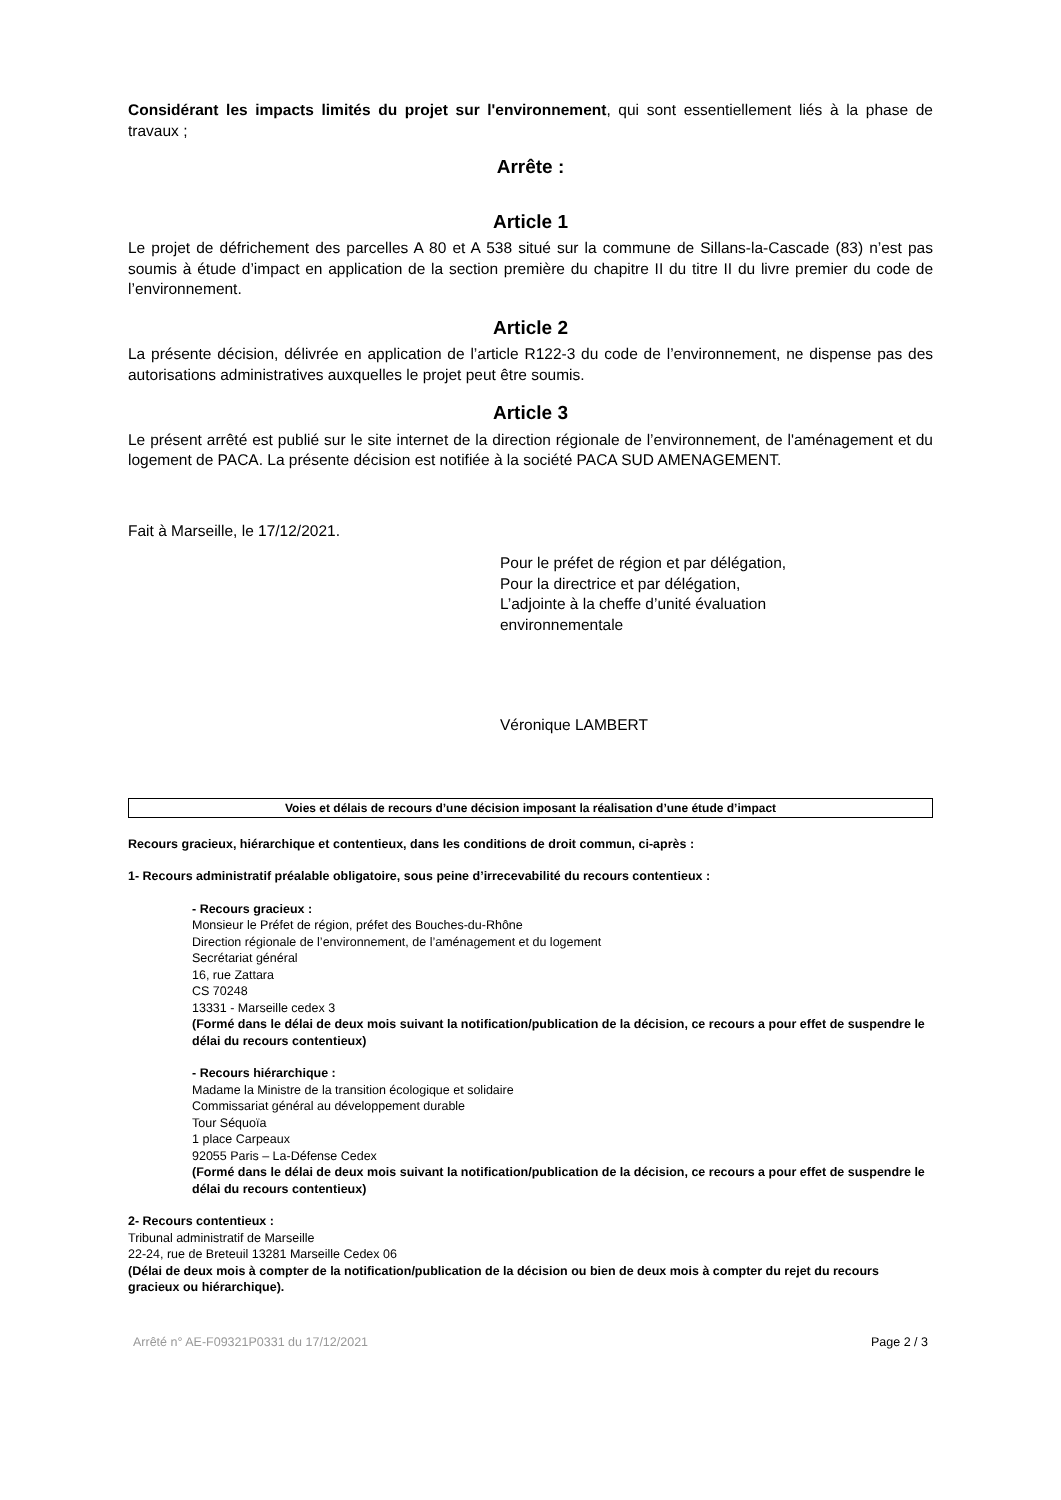Considérant les impacts limités du projet sur l'environnement, qui sont essentiellement liés à la phase de travaux ;
Arrête :
Article 1
Le projet de défrichement des parcelles A 80 et A 538 situé sur la commune de Sillans-la-Cascade (83) n’est pas soumis à étude d’impact en application de la section première du chapitre II du titre II du livre premier du code de l’environnement.
Article 2
La présente décision, délivrée en application de l’article R122-3 du code de l’environnement, ne dispense pas des autorisations administratives auxquelles le projet peut être soumis.
Article 3
Le présent arrêté est publié sur le site internet de la direction régionale de l’environnement, de l'aménagement et du logement de PACA. La présente décision est notifiée à la société PACA SUD AMENAGEMENT.
Fait à Marseille, le 17/12/2021.
Pour le préfet de région et par délégation,
Pour la directrice et par délégation,
L’adjointe à la cheffe d’unité évaluation
environnementale
Véronique LAMBERT
Voies et délais de recours d’une décision imposant la réalisation d’une étude d’impact
Recours gracieux, hiérarchique et contentieux, dans les conditions de droit commun, ci-après :
1- Recours administratif préalable obligatoire, sous peine d’irrecevabilité du recours contentieux :
- Recours gracieux :
Monsieur le Préfet de région, préfet des Bouches-du-Rhône
Direction régionale de l’environnement, de l’aménagement et du logement
Secrétariat général
16, rue Zattara
CS 70248
13331 - Marseille cedex 3
(Formé dans le délai de deux mois suivant la notification/publication de la décision, ce recours a pour effet de suspendre le délai du recours contentieux)
- Recours hiérarchique :
Madame la Ministre de la transition écologique et solidaire
Commissariat général au développement durable
Tour Séquoïa
1 place Carpeaux
92055 Paris – La-Défense Cedex
(Formé dans le délai de deux mois suivant la notification/publication de la décision, ce recours a pour effet de suspendre le délai du recours contentieux)
2- Recours contentieux :
Tribunal administratif de Marseille
22-24, rue de Breteuil 13281 Marseille Cedex 06
(Délai de deux mois à compter de la notification/publication de la décision ou bien de deux mois à compter du rejet du recours gracieux ou hiérarchique).
Arrêté n° AE-F09321P0331 du 17/12/2021 Page 2 / 3